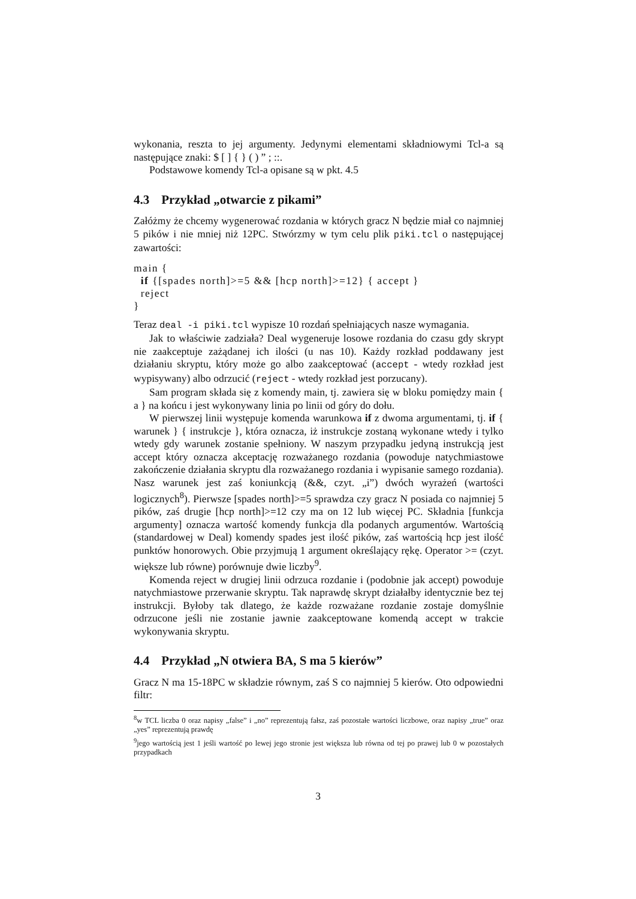wykonania, reszta to jej argumenty. Jedynymi elementami składniowymi Tcl-a są następujące znaki: $ [ ] { } ( ) ” ; ::.
Podstawowe komendy Tcl-a opisane są w pkt. 4.5
4.3 Przykład „otwarcie z pikami”
Załóżmy że chcemy wygenerować rozdania w których gracz N będzie miał co najmniej 5 pików i nie mniej niż 12PC. Stwórzmy w tym celu plik piki.tcl o następującej zawartości:
main {
  if {[spades north]>=5 && [hcp north]>=12} { accept }
  reject
}
Teraz deal -i piki.tcl wypisze 10 rozdań spełniających nasze wymagania.
Jak to właściwie zadziała? Deal wygeneruje losowe rozdania do czasu gdy skrypt nie zaakceptuje zażądanej ich ilości (u nas 10). Każdy rozkład poddawany jest działaniu skryptu, który może go albo zaakceptować (accept - wtedy rozkład jest wypisywany) albo odrzucić (reject - wtedy rozkład jest porzucany).
Sam program składa się z komendy main, tj. zawiera się w bloku pomiędzy main { a } na końcu i jest wykonywany linia po linii od góry do dołu.
W pierwszej linii występuje komenda warunkowa if z dwoma argumentami, tj. if { warunek } { instrukcje }, która oznacza, iż instrukcje zostaną wykonane wtedy i tylko wtedy gdy warunek zostanie spełniony. W naszym przypadku jedyną instrukcją jest accept który oznacza akceptację rozważanego rozdania (powoduje natychmiastowe zakończenie działania skryptu dla rozważanego rozdania i wypisanie samego rozdania). Nasz warunek jest zaś koniunkcją (&&, czyt. „i”) dwóch wyrażeń (wartości logicznych<sup>8</sup>). Pierwsze [spades north]>=5 sprawdza czy gracz N posiada co najmniej 5 pików, zaś drugie [hcp north]>=12 czy ma on 12 lub więcej PC. Składnia [funkcja argumenty] oznacza wartość komendy funkcja dla podanych argumentów. Wartością (standardowej w Deal) komendy spades jest ilość pików, zaś wartością hcp jest ilość punktów honorowych. Obie przyjmują 1 argument określający rękę. Operator >= (czyt. większe lub równe) porównuje dwie liczby<sup>9</sup>.
Komenda reject w drugiej linii odrzuca rozdanie i (podobnie jak accept) powoduje natychmiastowe przerwanie skryptu. Tak naprawdę skrypt działałby identycznie bez tej instrukcji. Byłoby tak dlatego, że każde rozważane rozdanie zostaje domyślnie odrzucone jeśli nie zostanie jawnie zaakceptowane komendą accept w trakcie wykonywania skryptu.
4.4 Przykład „N otwiera BA, S ma 5 kierów”
Gracz N ma 15-18PC w składzie równym, zaś S co najmniej 5 kierów. Oto odpowiedni filtr:
<sup>8</sup> w TCL liczba 0 oraz napisy „false” i „no” reprezentują fałsz, zaś pozostałe wartości liczbowe, oraz napisy „true” oraz „yes” reprezentują prawdę
<sup>9</sup> jego wartością jest 1 jeśli wartość po lewej jego stronie jest większa lub równa od tej po prawej lub 0 w pozostałych przypadkach
3